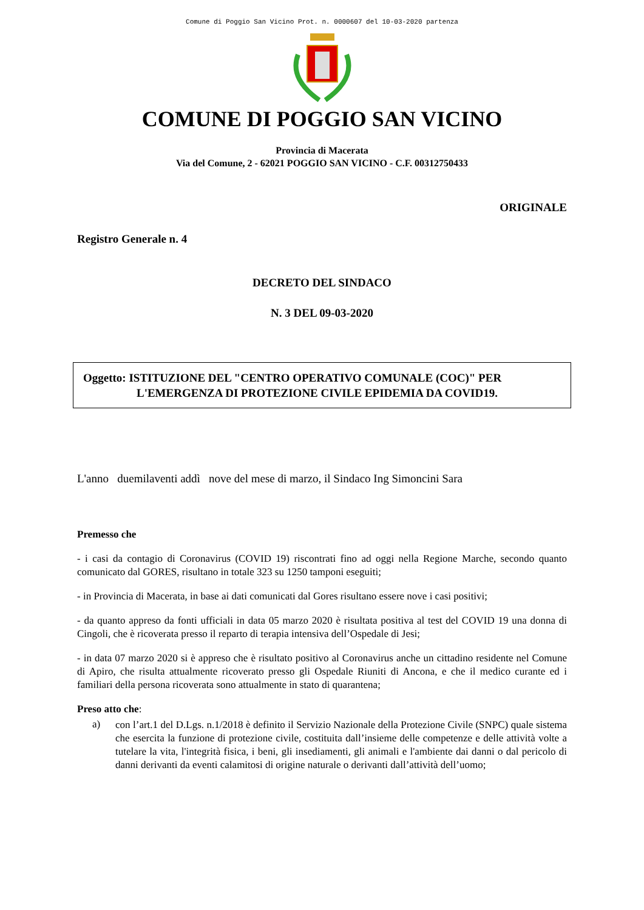Comune di Poggio San Vicino Prot. n. 0000607 del 10-03-2020 partenza
COMUNE DI POGGIO SAN VICINO
Provincia di Macerata
Via del Comune, 2 - 62021 POGGIO SAN VICINO - C.F. 00312750433
ORIGINALE
Registro Generale n. 4
DECRETO DEL SINDACO
N. 3 DEL 09-03-2020
Oggetto: ISTITUZIONE DEL "CENTRO OPERATIVO COMUNALE (COC)" PER
L'EMERGENZA DI PROTEZIONE CIVILE EPIDEMIA DA COVID19.
L'anno duemilaventi addì nove del mese di marzo, il Sindaco Ing Simoncini Sara
Premesso che
- i casi da contagio di Coronavirus (COVID 19) riscontrati fino ad oggi nella Regione Marche, secondo quanto comunicato dal GORES, risultano in totale 323 su 1250 tamponi eseguiti;
- in Provincia di Macerata, in base ai dati comunicati dal Gores risultano essere nove i casi positivi;
- da quanto appreso da fonti ufficiali in data 05 marzo 2020 è risultata positiva al test del COVID 19 una donna di Cingoli, che è ricoverata presso il reparto di terapia intensiva dell’Ospedale di Jesi;
- in data 07 marzo 2020 si è appreso che è risultato positivo al Coronavirus anche un cittadino residente nel Comune di Apiro, che risulta attualmente ricoverato presso gli Ospedale Riuniti di Ancona, e che il medico curante ed i familiari della persona ricoverata sono attualmente in stato di quarantena;
Preso atto che:
a)
con l’art.1 del D.Lgs. n.1/2018 è definito il Servizio Nazionale della Protezione Civile (SNPC) quale sistema che esercita la funzione di protezione civile, costituita dall’insieme delle competenze e delle attività volte a tutelare la vita, l'integrità fisica, i beni, gli insediamenti, gli animali e l'ambiente dai danni o dal pericolo di danni derivanti da eventi calamitosi di origine naturale o derivanti dall’attività dell’uomo;